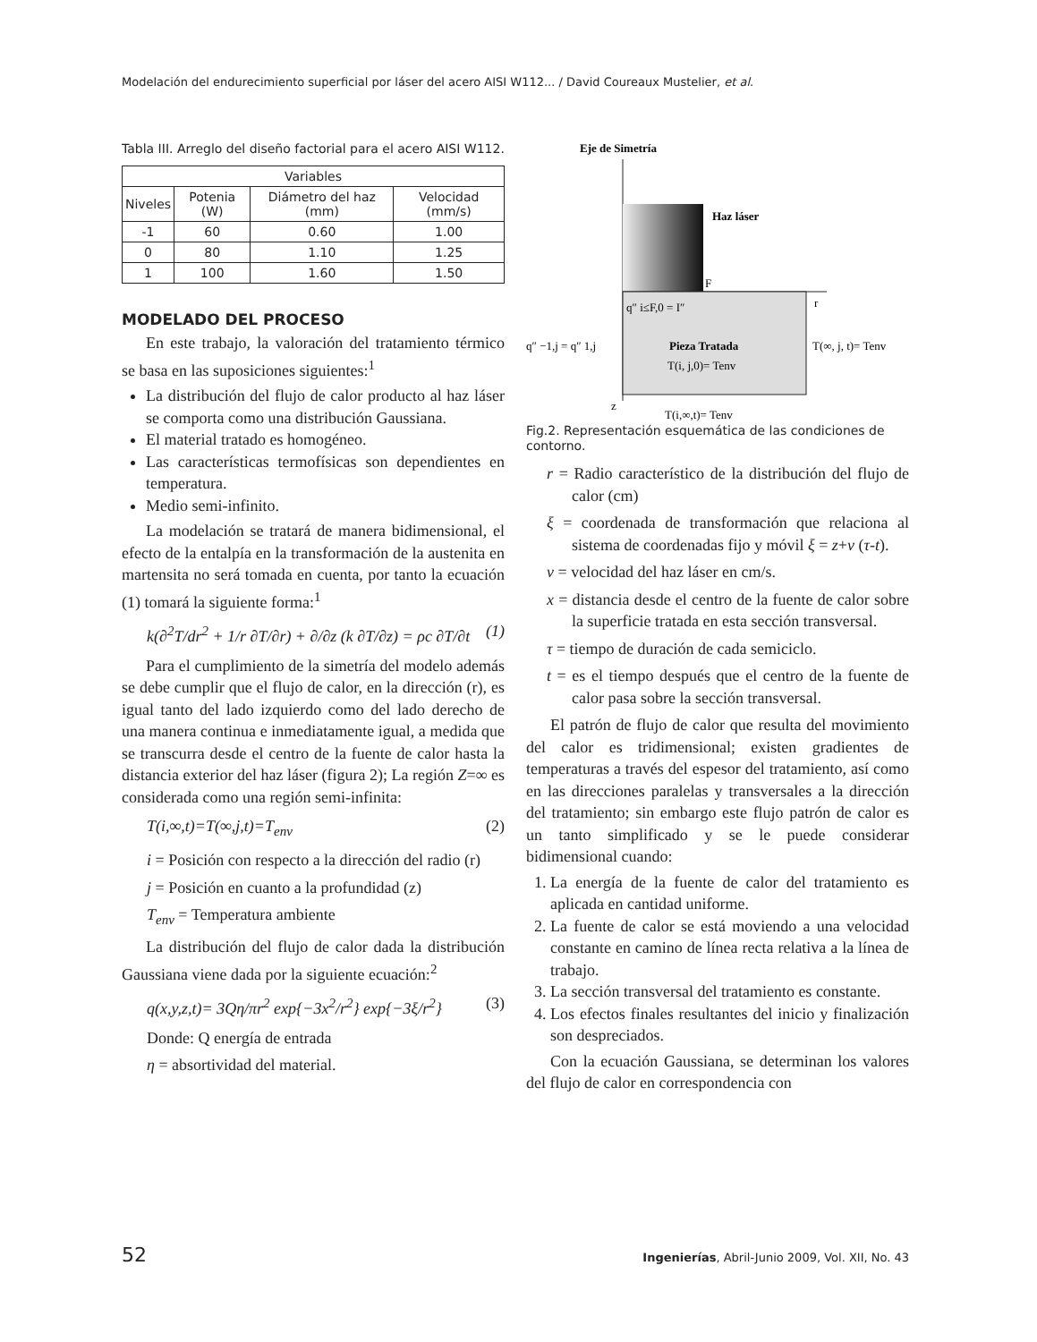Modelación del endurecimiento superficial por láser del acero AISI W112... / David Coureaux Mustelier, et al.
Tabla III. Arreglo del diseño factorial para el acero AISI W112.
| Variables | | | |
| --- | --- | --- | --- |
| Niveles | Potenia (W) | Diámetro del haz (mm) | Velocidad (mm/s) |
| -1 | 60 | 0.60 | 1.00 |
| 0 | 80 | 1.10 | 1.25 |
| 1 | 100 | 1.60 | 1.50 |
MODELADO DEL PROCESO
En este trabajo, la valoración del tratamiento térmico se basa en las suposiciones siguientes:<sup>1</sup>
La distribución del flujo de calor producto al haz láser se comporta como una distribución Gaussiana.
El material tratado es homogéneo.
Las características termofísicas son dependientes en temperatura.
Medio semi-infinito.
La modelación se tratará de manera bidimensional, el efecto de la entalpía en la transformación de la austenita en martensita no será tomada en cuenta, por tanto la ecuación (1) tomará la siguiente forma:<sup>1</sup>
k(∂<sup>2</sup>T/dr<sup>2</sup> + 1/r ∂T/∂r) + ∂/∂z (k ∂T/∂z) = ρc ∂T/∂t (1)
Para el cumplimiento de la simetría del modelo además se debe cumplir que el flujo de calor, en la dirección (r), es igual tanto del lado izquierdo como del lado derecho de una manera continua e inmediatamente igual, a medida que se transcurra desde el centro de la fuente de calor hasta la distancia exterior del haz láser (figura 2); La región Z=∞ es considerada como una región semi-infinita:
T(i,∞,t)=T(∞,j,t)=T<sub>env</sub> (2)
i = Posición con respecto a la dirección del radio (r)
j = Posición en cuanto a la profundidad (z)
T<sub>env</sub> = Temperatura ambiente
La distribución del flujo de calor dada la distribución Gaussiana viene dada por la siguiente ecuación:<sup>2</sup>
q(x,y,z,t)= 3Qη/πr<sup>2</sup> exp{−3x<sup>2</sup>/r<sup>2</sup>} exp{−3ξ/r<sup>2</sup>} (3)
Donde: Q energía de entrada
η = absortividad del material.
Eje de Simetría
Haz láser
F
r
q″ i≤F,0 = I″
q″ −1,j = q″ 1,j
Pieza Tratada
T(i, j,0)= Tenv
T(∞, j, t)= Tenv
z
T(i,∞,t)= Tenv
Fig.2. Representación esquemática de las condiciones de contorno.
r = Radio característico de la distribución del flujo de calor (cm)
ξ = coordenada de transformación que relaciona al sistema de coordenadas fijo y móvil ξ = z+v (τ-t).
v = velocidad del haz láser en cm/s.
x = distancia desde el centro de la fuente de calor sobre la superficie tratada en esta sección transversal.
τ = tiempo de duración de cada semiciclo.
t = es el tiempo después que el centro de la fuente de calor pasa sobre la sección transversal.
El patrón de flujo de calor que resulta del movimiento del calor es tridimensional; existen gradientes de temperaturas a través del espesor del tratamiento, así como en las direcciones paralelas y transversales a la dirección del tratamiento; sin embargo este flujo patrón de calor es un tanto simplificado y se le puede considerar bidimensional cuando:
1. La energía de la fuente de calor del tratamiento es aplicada en cantidad uniforme.
2. La fuente de calor se está moviendo a una velocidad constante en camino de línea recta relativa a la línea de trabajo.
3. La sección transversal del tratamiento es constante.
4. Los efectos finales resultantes del inicio y finalización son despreciados.
Con la ecuación Gaussiana, se determinan los valores del flujo de calor en correspondencia con
52 Ingenierías, Abril-Junio 2009, Vol. XII, No. 43